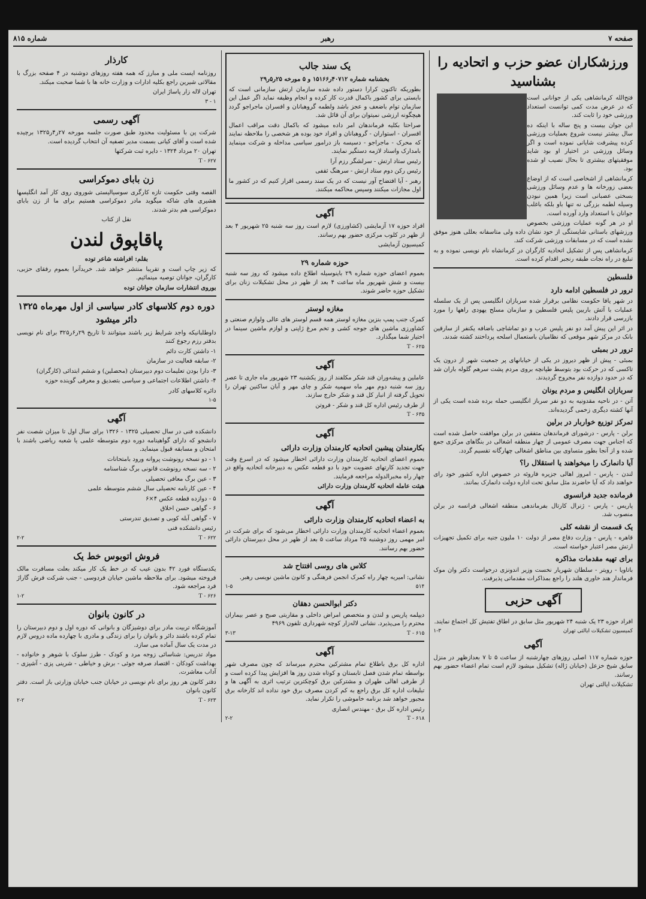صفحه ۷ رهبر شماره ۸۱۵
ورزشکاران عضو حزب و اتحادیه را بشناسید
فتح‌الله کرمانشاهی یکی از جوانانی است که در عرض مدت کمی توانست استعداد ورزشی خود را ثابت کند.
این جوان بیست و پنج ساله با اینکه ده سال بیشتر نیست شروع بعملیات ورزشی کرده پیشرفت شایانی نموده است و اگر وسائل ورزشی در اختیار او بود شاید موفقیتهای بیشتری تا بحال نصیب او شده بود.
کرمانشاهی از اشخاصی است که از اوضاع بعضی زورخانه ها و عدم وسائل ورزشی بسختی عصبانی است زیرا همین نبودن وسیله لطمه بزرگی نه تنها باو بلکه باغلب جوانان با استعداد وارد آورده است.
او در هر گونه عملیات ورزشی بخصوص ورزشهای باستانی شایستگی از خود نشان داده ولی متاسفانه بعللی هنوز موفق نشده است که در مسابقات ورزشی شرکت کند.
کرمانشاهی پس از تشکیل اتحادیه کارگران در کرمانشاه نام نویسی نموده و به تبلیغ در راه نجات طبقه رنجبر اقدام کرده است.
فلسطین
ترور در فلسطین ادامه دارد
در شهر یافا حکومت نظامی برقرار شده سربازان انگلیسی پس از یک سلسله عملیات با آتش باربین پلیس فلسطین و سازمان مسلح یهودی راهها را مورد بازرسی قرار دادند.
در اثر این پیش آمد دو نفر پلیس عرب و دو تماشاچی باضافه یکنفر از سارقین بانک در مرکز شهر موقعی که نظامیان باستعمال اسلحه پرداختند کشته شدند.
ترور در بمبئی
بمبئی - پیش از ظهر دیروز در یکی از خیابانهای پر جمعیت شهر از درون یک تاکسی که در حرکت بود بتوسط طپانچه بروی مردم پشت سرهم گلوله باران شد که در حدود دوازده نفر مجروح گردیدند.
سربازان انگلیس و مردم یونان
آتن - در ناحیه مقدونیه به دو نفر سرباز انگلیسی حمله برده شده است یکی از آنها کشته دیگری زخمی گردیده‌اند.
تمرکز توزیع خواربار در برلین
برلن - پارس - درشورای فرماندهان متفقین در برلن موافقت حاصل شده است که اجناس جهت مصرف عمومی از چهار منطقه اشغالی در بنگاهای مرکزی جمع شده و از آنجا بطور متساوی بین مناطق اشغالی چهارگانه تقسیم گردد.
آیا دانمارک را میخواهند یا استقلال را؟
لندن - پارس - امروز اهالی جزیره فاروئه در خصوص اداره کشور خود رای خواهند داد که آیا حاضرند مثل سابق تحت اداره دولت دانمارک بمانند.
فرمانده جدید فرانسوی
پاریس - پارس - ژنرال کارتال بفرماندهی منطقه اشغالی فرانسه در برلن منصوب شد.
یک قسمت از نقشه کلی
قاهره - پارس - وزارت دفاع مصر از دولت ۱۰ ملیون جنیه برای تکمیل تجهیزات ارتش مصر اعتبار خواسته است.
برای تهیه مقدمات مذاکره
باتاویا - رویتر - سلطان شهریار نخست وزیر اندونزی درخواست دکتر وان موک فرماندار هند خاوری هلند را راجع بمذاکرات مقدماتی پذیرفت.
آگهی حزبی
افراد حوزه ۲۳ یک شنبه ۲۴ شهریور مثل سابق در اطاق تفتیش کل اجتماع نمایند.
کمیسیون تشکیلات ایالتی تهران ۱-۳
آگهی
حوزه شماره ۱۱۷ اصلی روزهای چهارشنبه از ساعت ۵ تا ۷ بعدازظهر در منزل سابق شیخ خزعل (خیابان ژاله) تشکیل میشود لازم است تمام اعضاء حضور بهم رسانند.
تشکیلات ایالتی تهران
یک سند جالب
بخشنامه شماره ۴۰۷۱۲ر۱۵۱۶۶ و ۵ مورخه ۲۵ر۵ر۲۹
بطوریکه تاکنون کرارا دستور داده شده سازمان ارتش سازمانی است که بایستی برای کشور باکمال قدرت کار کرده و انجام وظیفه نماید اگر عمل این سازمان توام باضعف و عجز باشد ولطمه گروهبانان و افسران ماجراجو گردد هیچگونه ارزشی نمیتوان برای آن قائل شد.
صراحتا بکلیه فرماندهان امر داده میشود که باکمال دقت مراقب اعمال افسران - استواران - گروهبانان و افراد خود بوده هر شخصی را ملاحظه نمایند که محرک - ماجراجو - دسیسه باز درامور سیاسی مداخله و شرکت مینماید بامدارک واسناد لازمه دستگیر نمایند.
رئیس ستاد ارتش - سرلشگر رزم آرا
رئیس رکن دوم ستاد ارتش - سرهنگ ثقفی
رهبر - آیا افتضاح آور نیست که در یک سند رسمی اقرار کنیم که در کشور ما اول مجازات میکنند وسپس محاکمه میکنند.
آگهی
افراد حوزه ۱۷ آزمایشی (کشاورزی) لازم است روز سه شنبه ۲۵ شهریور ۴ بعد از ظهر در کلوب مرکزی حضور بهم رسانند.
کمیسیون آزمایشی
حوزه شماره ۲۹
بعموم اعضای حوزه شماره ۲۹ باینوسیله اطلاع داده میشود که روز سه شنبه بیست و شش شهریور ماه ساعت ۴ بعد از ظهر در محل تشکیلات زنان برای تشکیل حوزه حاضر شوند.
مغازه لوستر
کمرک جنب پمپ بنزین مغازه لوستر همه قسم لوستر های عالی ولوازم صنعتی و کشاورزی ماشین های جوجه کشی و تخم مرغ ژاپنی و لوازم ماشین سینما در اختیار شما میگذارد.
T - ۶۲۵
آگهی
عاملین و پیشه‌وران قند شکر مکلفند از روز یکشنبه ۲۳ شهریور ماه جاری تا عصر روز سه شنبه دوم مهر ماه سهمیه شکر و چای مهر و آبان ساکنین تهران را تحویل گرفته از انبار کل قند و شکر خارج سازند.
از طرف رئیس اداره کل قند و شکر - فروتن
T - ۶۳۵
آگهی
بکارمندان پیشین اتحادیه کارمندان وزارت دارائی
بعموم اعضای اتحادیه کارمندان وزارت دارائی اخطار میشود که در اسرع وقت جهت تجدید کارتهای عضویت خود با دو قطعه عکس به دبیرخانه اتحادیه واقع در چهار راه مخبرالدوله مراجعه فرمایند.
هیئت عامله اتحادیه کارمندان وزارت دارائی
آگهی
به اعضاء اتحادیه کارمندان وزارت دارائی
بعموم اعضاء اتحادیه کارمندان وزارت دارائی اخطار می‌شود که برای شرکت در امر مهمی روز دوشنبه ۲۵ مرداد ساعت ۵ بعد از ظهر در محل دبیرستان دارائی حضور بهم رسانند.
کلاس های روسی افتتاح شد
نشانی: امیریه چهار راه کمرک انجمن فرهنگی و کانون ماشین نویسی رهبر.
۵۱۴ ۱-۵
دکتر ابوالحسن دهقان
دیپلمه پاریس و لندن و متخصص امراض داخلی و مقاربتی صبح و عصر بیماران محترم را می‌پذیرد. نشانی لاله‌زار کوچه شهرداری تلفون ۴۹۶۹
T - ۶۱۵ ۳-۱۳
آگهی
اداره کل برق باطلاع تمام مشترکین محترم میرساند که چون مصرف شهر بواسطه تمام شدن فصل تابستان و کوتاه شدن روز ها افزایش پیدا کرده است و از طرفی اهالی طهران و مشترکین برق کوچکترین ترتیب اثری به آگهی ها و تبلیغات اداره کل برق راجع به کم کردن مصرف برق خود نداده اند کارخانه برق مجبور خواهد شد برنامه خاموشی را تکرار نماید.
رئیس اداره کل برق - مهندس انصاری
T - ۶۱۸ ۲-۲
کارذار
روزنامه ایست ملی و مبارز که همه هفته روزهای دوشنبه در ۴ صفحه بزرگ با مقالاتی شیرین راجع بکلیه ادارات و وزارت خانه ها با شما صحبت میکند.
تهران لاله زار پاساژ ایران
۱ - ۳
آگهی رسمی
شرکت پن با مسئولیت محدود طبق صورت جلسه مورخه ۲۷ر۴ر۱۳۲۵ برچیده شده است و آقای کیانی بسمت مدیر تصفیه آن انتخاب گردیده است.
تهران ۲۰ مرداد ۱۳۲۴ - دایره ثبت شرکتها
T - ۶۲۷
زن بابای دموکراسی
القصه وقتی حکومت تازه کارگری سوسیالیستی شوروی روی کار آمد انگلیسها هشیری های شاکه میگوید مادر دموکراسی هستیم برای ما از زن بابای دموکراسی هم بدتر شدند.
نقل از کتاب
پاقاپوق لندن
بقلم: افراشته شاعر توده
که زیر چاپ است و تقریبا منتشر خواهد شد. خریدآنرا بعموم رفقای حزبی، کارگران، جوانان توصیه مینمائیم.
بوروی انتشارات سازمان جوانان توده
دوره دوم کلاسهای کادر سیاسی از اول مهرماه ۱۳۲۵ دائر میشود
داوطلبانیکه واجد شرایط زیر باشند میتوانند تا تاریخ ۲۹ر۶ر۳۲۵ برای نام نویسی بدفتر رزم رجوع کنند
۱- داشتن کارت دائم
۲- سابقه فعالیت در سازمان
۳- دارا بودن تعلیمات دوم دبیرستان (محصلین) و ششم ابتدائی (کارگران)
۴- داشتن اطلاعات اجتماعی و سیاسی بتصدیق و معرفی گوینده حوزه
دائره کلاسهای کادر
۱-۵
آگهی
دانشکده فنی در سال تحصیلی ۱۳۲۵ - ۱۳۲۶ برای سال اول تا میزان شصت نفر دانشجو که دارای گواهینامه دوره دوم متوسطه علمی یا شعبه ریاضی باشند با امتحان و مسابقه قبول مینماید.
۱ - دو نسخه رونوشت پروانه ورود بامتحانات
۲ - سه نسخه رونوشت قانونی برگ شناسنامه
۳ - عین برگ معافی تحصیلی
۴ - عین کارنامه تحصیلی سال ششم متوسطه علمی
۵ - دوازده قطعه عکس ۴×۶
۶ - گواهی حسن اخلاق
۷ - گواهی آبله کوبی و تصدیق تندرستی
رئیس دانشکده فنی
T - ۶۲۲ ۲-۲
فروش اتوبوس خط یک
یکدستگاه فورد ۴۲ بدون عیب که در خط یک کار میکند بعلت مسافرت مالک فروخته میشود. برای ملاحظه ماشین خیابان فردوسی - جنب شرکت فرش گاراژ فرد مراجعه شود.
T - ۶۲۶ ۱-۲
در کانون بانوان
آموزشگاه تربیت مادر برای دوشیزگان و بانوانی که دوره اول و دوم دبیرستان را تمام کرده باشند دائر و بانوان را برای زندگی و مادری با چهارده ماده دروس لازم در مدت یک سال آماده می سازد.
مواد تدریس: شناسائی زوجه مرد و کودک - طرز سلوک با شوهر و خانواده - بهداشت کودکان - اقتصاد صرفه جوئی - برش و خیاطی - شرینی پزی - آشپزی - آداب معاشرت.
دفتر کانون هر روز برای نام نویسی در خیابان جنب خیابان وزارتی باز است. دفتر کانون بانوان
T - ۶۲۳ ۲-۲